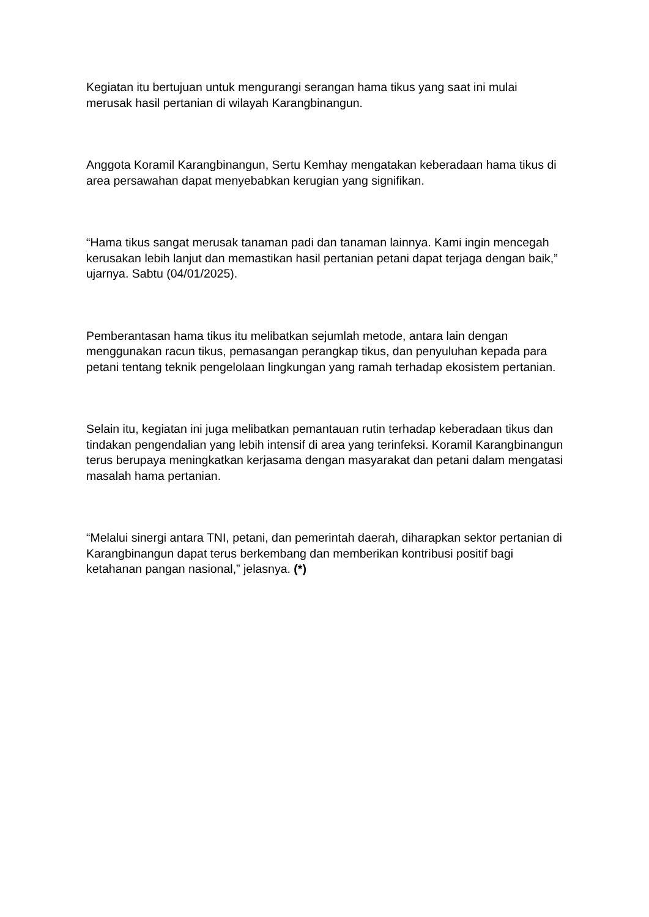Kegiatan itu bertujuan untuk mengurangi serangan hama tikus yang saat ini mulai merusak hasil pertanian di wilayah Karangbinangun.
Anggota Koramil Karangbinangun, Sertu Kemhay mengatakan keberadaan hama tikus di area persawahan dapat menyebabkan kerugian yang signifikan.
“Hama tikus sangat merusak tanaman padi dan tanaman lainnya. Kami ingin mencegah kerusakan lebih lanjut dan memastikan hasil pertanian petani dapat terjaga dengan baik,” ujarnya. Sabtu (04/01/2025).
Pemberantasan hama tikus itu melibatkan sejumlah metode, antara lain dengan menggunakan racun tikus, pemasangan perangkap tikus, dan penyuluhan kepada para petani tentang teknik pengelolaan lingkungan yang ramah terhadap ekosistem pertanian.
Selain itu, kegiatan ini juga melibatkan pemantauan rutin terhadap keberadaan tikus dan tindakan pengendalian yang lebih intensif di area yang terinfeksi. Koramil Karangbinangun terus berupaya meningkatkan kerjasama dengan masyarakat dan petani dalam mengatasi masalah hama pertanian.
“Melalui sinergi antara TNI, petani, dan pemerintah daerah, diharapkan sektor pertanian di Karangbinangun dapat terus berkembang dan memberikan kontribusi positif bagi ketahanan pangan nasional,” jelasnya. (*)